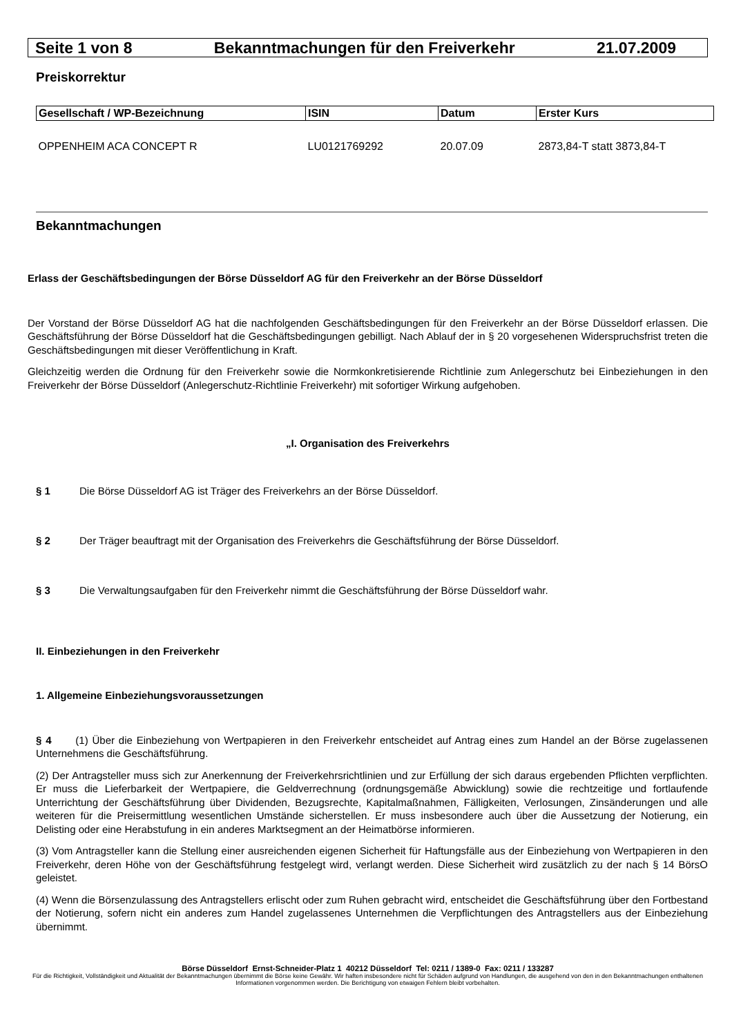Seite 1 von 8 Bekanntmachungen für den Freiverkehr 21.07.2009
Preiskorrektur
| Gesellschaft / WP-Bezeichnung | ISIN | Datum | Erster Kurs |
| --- | --- | --- | --- |
| OPPENHEIM ACA CONCEPT R | LU0121769292 | 20.07.09 | 2873,84-T statt 3873,84-T |
Bekanntmachungen
Erlass der Geschäftsbedingungen der Börse Düsseldorf AG für den Freiverkehr an der Börse Düsseldorf
Der Vorstand der Börse Düsseldorf AG hat die nachfolgenden Geschäftsbedingungen für den Freiverkehr an der Börse Düsseldorf erlassen. Die Geschäftsführung der Börse Düsseldorf hat die Geschäftsbedingungen gebilligt. Nach Ablauf der in § 20 vorgesehenen Widerspruchsfrist treten die Geschäftsbedingungen mit dieser Veröffentlichung in Kraft.
Gleichzeitig werden die Ordnung für den Freiverkehr sowie die Normkonkretisierende Richtlinie zum Anlegerschutz bei Einbeziehungen in den Freiverkehr der Börse Düsseldorf (Anlegerschutz-Richtlinie Freiverkehr) mit sofortiger Wirkung aufgehoben.
„I. Organisation des Freiverkehrs
§ 1 Die Börse Düsseldorf AG ist Träger des Freiverkehrs an der Börse Düsseldorf.
§ 2 Der Träger beauftragt mit der Organisation des Freiverkehrs die Geschäftsführung der Börse Düsseldorf.
§ 3 Die Verwaltungsaufgaben für den Freiverkehr nimmt die Geschäftsführung der Börse Düsseldorf wahr.
II. Einbeziehungen in den Freiverkehr
1. Allgemeine Einbeziehungsvoraussetzungen
§ 4 (1) Über die Einbeziehung von Wertpapieren in den Freiverkehr entscheidet auf Antrag eines zum Handel an der Börse zugelassenen Unternehmens die Geschäftsführung.
(2) Der Antragsteller muss sich zur Anerkennung der Freiverkehrsrichtlinien und zur Erfüllung der sich daraus ergebenden Pflichten verpflichten. Er muss die Lieferbarkeit der Wertpapiere, die Geldverrechnung (ordnungsgemäße Abwicklung) sowie die rechtzeitige und fortlaufende Unterrichtung der Geschäftsführung über Dividenden, Bezugsrechte, Kapitalmaßnahmen, Fälligkeiten, Verlosungen, Zinsänderungen und alle weiteren für die Preisermittlung wesentlichen Umstände sicherstellen. Er muss insbesondere auch über die Aussetzung der Notierung, ein Delisting oder eine Herabstufung in ein anderes Marktsegment an der Heimatbörse informieren.
(3) Vom Antragsteller kann die Stellung einer ausreichenden eigenen Sicherheit für Haftungsfälle aus der Einbeziehung von Wertpapieren in den Freiverkehr, deren Höhe von der Geschäftsführung festgelegt wird, verlangt werden. Diese Sicherheit wird zusätzlich zu der nach § 14 BörsO geleistet.
(4) Wenn die Börsenzulassung des Antragstellers erlischt oder zum Ruhen gebracht wird, entscheidet die Geschäftsführung über den Fortbestand der Notierung, sofern nicht ein anderes zum Handel zugelassenes Unternehmen die Verpflichtungen des Antragstellers aus der Einbeziehung übernimmt.
Börse Düsseldorf Ernst-Schneider-Platz 1 40212 Düsseldorf Tel: 0211 / 1389-0 Fax: 0211 / 133287
Für die Richtigkeit, Vollständigkeit und Aktualität der Bekanntmachungen übernimmt die Börse keine Gewähr. Wir haften insbesondere nicht für Schäden aufgrund von Handlungen, die ausgehend von den in den Bekanntmachungen enthaltenen Informationen vorgenommen werden. Die Berichtigung von etwaigen Fehlern bleibt vorbehalten.